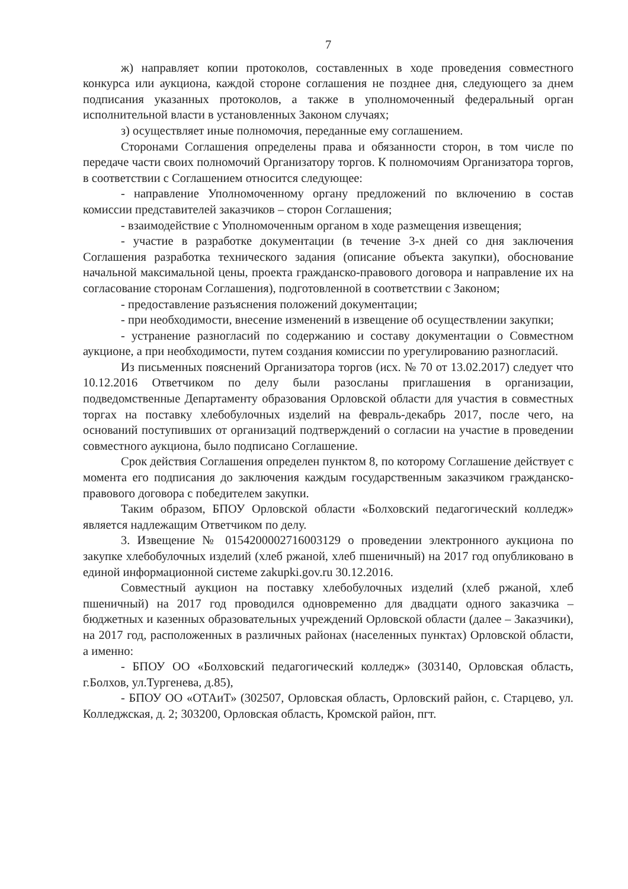7
ж) направляет копии протоколов, составленных в ходе проведения совместного конкурса или аукциона, каждой стороне соглашения не позднее дня, следующего за днем подписания указанных протоколов, а также в уполномоченный федеральный орган исполнительной власти в установленных Законом случаях;
з) осуществляет иные полномочия, переданные ему соглашением.
Сторонами Соглашения определены права и обязанности сторон, в том числе по передаче части своих полномочий Организатору торгов. К полномочиям Организатора торгов, в соответствии с Соглашением относится следующее:
- направление Уполномоченному органу предложений по включению в состав комиссии представителей заказчиков – сторон Соглашения;
- взаимодействие с Уполномоченным органом в ходе размещения извещения;
- участие в разработке документации (в течение 3-х дней со дня заключения Соглашения разработка технического задания (описание объекта закупки), обоснование начальной максимальной цены, проекта гражданско-правового договора и направление их на согласование сторонам Соглашения), подготовленной в соответствии с Законом;
- предоставление разъяснения положений документации;
- при необходимости, внесение изменений в извещение об осуществлении закупки;
- устранение разногласий по содержанию и составу документации о Совместном аукционе, а при необходимости, путем создания комиссии по урегулированию разногласий.
Из письменных пояснений Организатора торгов (исх. № 70 от 13.02.2017) следует что 10.12.2016 Ответчиком по делу были разосланы приглашения в организации, подведомственные Департаменту образования Орловской области для участия в совместных торгах на поставку хлебобулочных изделий на февраль-декабрь 2017, после чего, на оснований поступивших от организаций подтверждений о согласии на участие в проведении совместного аукциона, было подписано Соглашение.
Срок действия Соглашения определен пунктом 8, по которому Соглашение действует с момента его подписания до заключения каждым государственным заказчиком гражданско-правового договора с победителем закупки.
Таким образом, БПОУ Орловской области «Болховский педагогический колледж» является надлежащим Ответчиком по делу.
3. Извещение № 0154200002716003129 о проведении электронного аукциона по закупке хлебобулочных изделий (хлеб ржаной, хлеб пшеничный) на 2017 год опубликовано в единой информационной системе zakupki.gov.ru 30.12.2016.
Совместный аукцион на поставку хлебобулочных изделий (хлеб ржаной, хлеб пшеничный) на 2017 год проводился одновременно для двадцати одного заказчика – бюджетных и казенных образовательных учреждений Орловской области (далее – Заказчики), на 2017 год, расположенных в различных районах (населенных пунктах) Орловской области, а именно:
- БПОУ ОО «Болховский педагогический колледж» (303140, Орловская область, г.Болхов, ул.Тургенева, д.85),
- БПОУ ОО «ОТАиТ» (302507, Орловская область, Орловский район, с. Старцево, ул. Колледжская, д. 2; 303200, Орловская область, Кромской район, пгт.